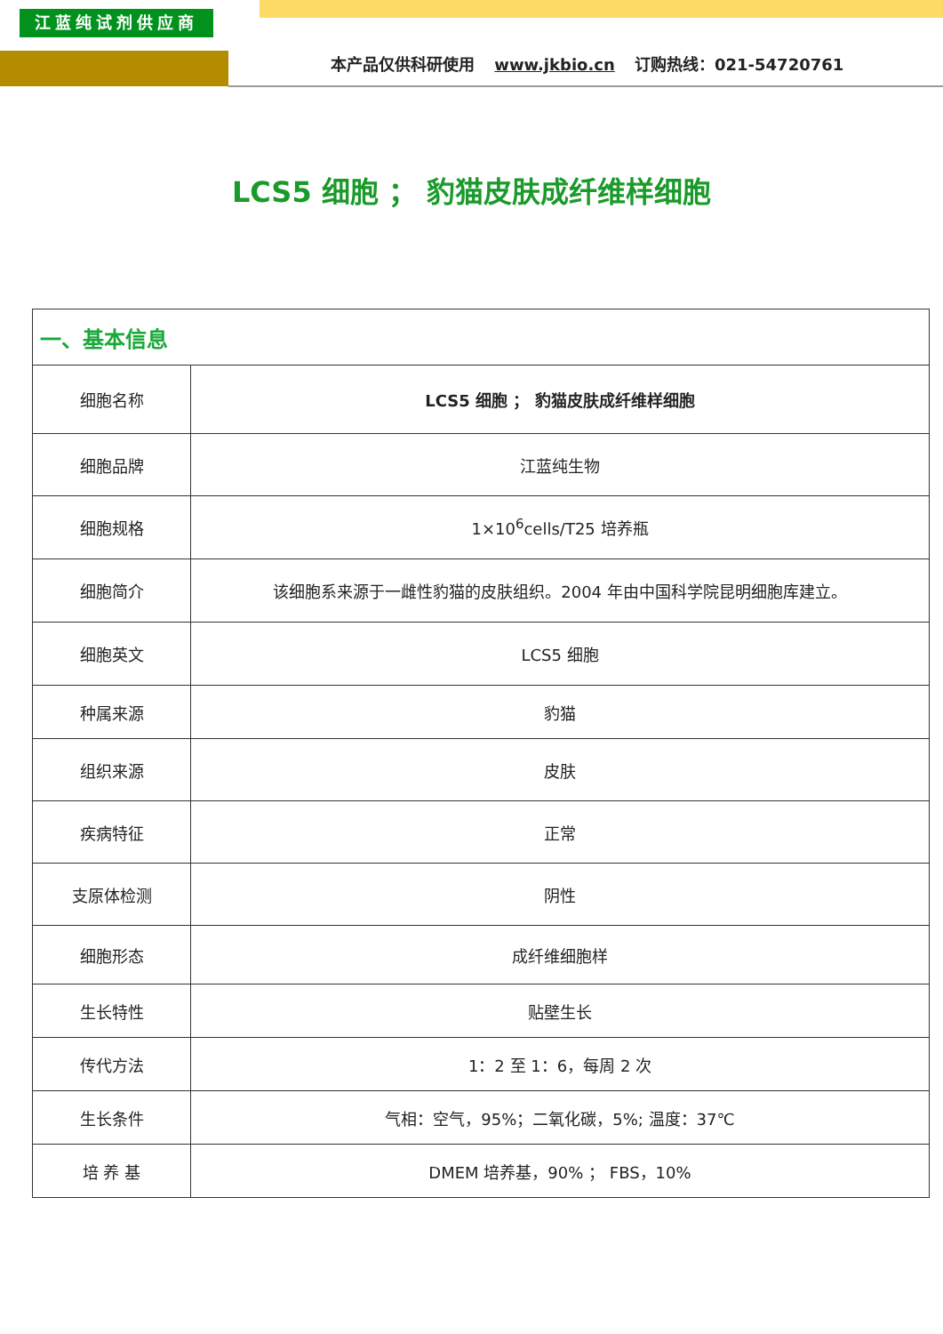江蓝纯试剂供应商
本产品仅供科研使用 www.jkbio.cn 订购热线：021-54720761
LCS5 细胞 ； 豹猫皮肤成纤维样细胞
| 一、基本信息 | |
| --- | --- |
| 细胞名称 | LCS5 细胞 ； 豹猫皮肤成纤维样细胞 |
| 细胞品牌 | 江蓝纯生物 |
| 细胞规格 | 1×10<sup>6</sup>cells/T25 培养瓶 |
| 细胞简介 | 该细胞系来源于一雌性豹猫的皮肤组织。2004 年由中国科学院昆明细胞库建立。 |
| 细胞英文 | LCS5 细胞 |
| 种属来源 | 豹猫 |
| 组织来源 | 皮肤 |
| 疾病特征 | 正常 |
| 支原体检测 | 阴性 |
| 细胞形态 | 成纤维细胞样 |
| 生长特性 | 贴壁生长 |
| 传代方法 | 1：2 至 1：6，每周 2 次 |
| 生长条件 | 气相：空气，95%；二氧化碳，5%; 温度：37℃ |
| 培 养 基 | DMEM 培养基，90% ； FBS，10% |